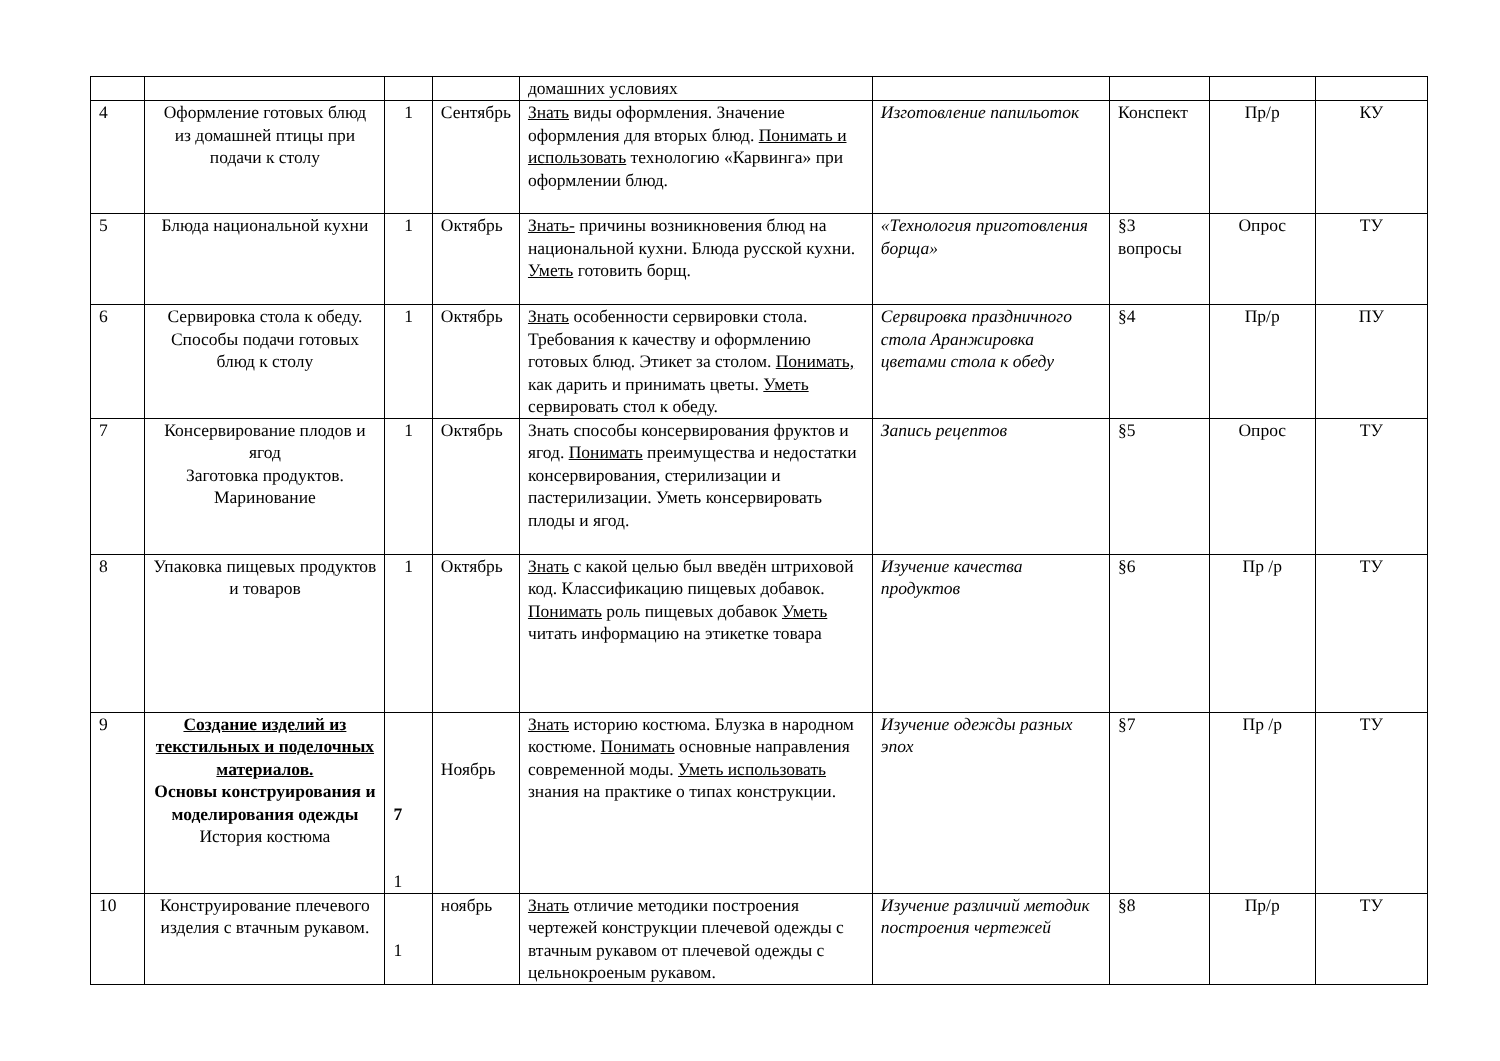| | | | | домашних условиях | | | | |
| 4 | Оформление готовых блюд из домашней птицы при подачи к столу | 1 | Сентябрь | Знать виды оформления. Значение оформления для вторых блюд. Понимать и использовать технологию «Карвинга» при оформлении блюд. | Изготовление папильоток | Конспект | Пр/р | КУ |
| 5 | Блюда национальной кухни | 1 | Октябрь | Знать- причины возникновения блюд на национальной кухни. Блюда русской кухни. Уметь готовить борщ. | «Технология приготовления борща» | §3 вопросы | Опрос | ТУ |
| 6 | Сервировка стола к обеду. Способы подачи готовых блюд к столу | 1 | Октябрь | Знать особенности сервировки стола. Требования к качеству и оформлению готовых блюд. Этикет за столом. Понимать, как дарить и принимать цветы. Уметь сервировать стол к обеду. | Сервировка праздничного стола Аранжировка цветами стола к обеду | §4 | Пр/р | ПУ |
| 7 | Консервирование плодов и ягод Заготовка продуктов. Маринование | 1 | Октябрь | Знать способы консервирования фруктов и ягод. Понимать преимущества и недостатки консервирования, стерилизации и пастерилизации. Уметь консервировать плоды и ягод. | Запись рецептов | §5 | Опрос | ТУ |
| 8 | Упаковка пищевых продуктов и товаров | 1 | Октябрь | Знать с какой целью был введён штриховой код. Классификацию пищевых добавок. Понимать роль пищевых добавок Уметь читать информацию на этикетке товара | Изучение качества продуктов | §6 | Пр /р | ТУ |
| 9 | Создание изделий из текстильных и поделочных материалов. Основы конструирования и моделирования одежды История костюма | 7 1 | Ноябрь | Знать историю костюма. Блузка в народном костюме. Понимать основные направления современной моды. Уметь использовать знания на практике о типах конструкции. | Изучение одежды разных эпох | §7 | Пр /р | ТУ |
| 10 | Конструирование плечевого изделия с втачным рукавом. | 1 | ноябрь | Знать отличие методики построения чертежей конструкции плечевой одежды с втачным рукавом от плечевой одежды с цельнокроеным рукавом. | Изучение различий методик построения чертежей | §8 | Пр/р | ТУ |